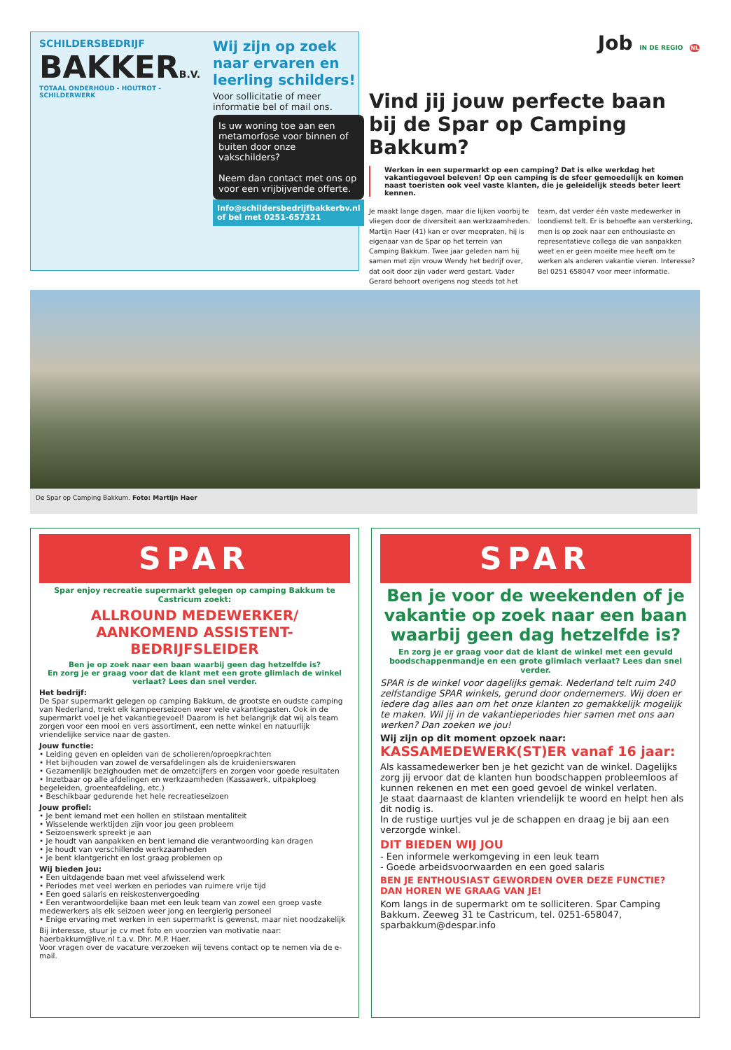SCHILDERSBEDRIJF
BAKKERB.V.
TOTAAL ONDERHOUD - HOUTROT - SCHILDERWERK
Wij zijn op zoek naar ervaren en leerling schilders!
Voor sollicitatie of meer informatie bel of mail ons.
Is uw woning toe aan een metamorfose voor binnen of buiten door onze vakschilders?
Neem dan contact met ons op voor een vrijbijvende offerte.
Info@schildersbedrijfbakkerbv.nl
of bel met 0251-657321
Job IN DE REGIO NL
Vind jij jouw perfecte baan bij de Spar op Camping Bakkum?
Werken in een supermarkt op een camping? Dat is elke werkdag het vakantiegevoel beleven! Op een camping is de sfeer gemoedelijk en komen naast toeristen ook veel vaste klanten, die je geleidelijk steeds beter leert kennen.
Je maakt lange dagen, maar die lijken voorbij te vliegen door de diversiteit aan werkzaamheden. Martijn Haer (41) kan er over meepraten, hij is eigenaar van de Spar op het terrein van Camping Bakkum. Twee jaar geleden nam hij samen met zijn vrouw Wendy het bedrijf over, dat ooit door zijn vader werd gestart. Vader Gerard behoort overigens nog steeds tot het team, dat verder één vaste medewerker in loondienst telt. Er is behoefte aan versterking, men is op zoek naar een enthousiaste en representatieve collega die van aanpakken weet en er geen moeite mee heeft om te werken als anderen vakantie vieren. Interesse? Bel 0251 658047 voor meer informatie.
De Spar op Camping Bakkum. Foto: Martijn Haer
SPAR
Spar enjoy recreatie supermarkt gelegen op camping Bakkum te Castricum zoekt:
ALLROUND MEDEWERKER/
AANKOMEND ASSISTENT-BEDRIJFSLEIDER
Ben je op zoek naar een baan waarbij geen dag hetzelfde is?
En zorg je er graag voor dat de klant met een grote glimlach de winkel verlaat? Lees dan snel verder.
Het bedrijf:
De Spar supermarkt gelegen op camping Bakkum, de grootste en oudste camping van Nederland, trekt elk kampeerseizoen weer vele vakantiegasten. Ook in de supermarkt voel je het vakantiegevoel! Daarom is het belangrijk dat wij als team zorgen voor een mooi en vers assortiment, een nette winkel en natuurlijk vriendelijke service naar de gasten.
Jouw functie:
• Leiding geven en opleiden van de scholieren/oproepkrachten
• Het bijhouden van zowel de versafdelingen als de kruidenierswaren
• Gezamenlijk bezighouden met de omzetcijfers en zorgen voor goede resultaten
• Inzetbaar op alle afdelingen en werkzaamheden (Kassawerk, uitpakploeg begeleiden, groenteafdeling, etc.)
• Beschikbaar gedurende het hele recreatieseizoen
Jouw profiel:
• Je bent iemand met een hollen en stilstaan mentaliteit
• Wisselende werktijden zijn voor jou geen probleem
• Seizoenswerk spreekt je aan
• Je houdt van aanpakken en bent iemand die verantwoording kan dragen
• Je houdt van verschillende werkzaamheden
• Je bent klantgericht en lost graag problemen op
Wij bieden jou:
• Een uitdagende baan met veel afwisselend werk
• Periodes met veel werken en periodes van ruimere vrije tijd
• Een goed salaris en reiskostenvergoeding
• Een verantwoordelijke baan met een leuk team van zowel een groep vaste medewerkers als elk seizoen weer jong en leergierig personeel
• Enige ervaring met werken in een supermarkt is gewenst, maar niet noodzakelijk
Bij interesse, stuur je cv met foto en voorzien van motivatie naar: haerbakkum@live.nl t.a.v. Dhr. M.P. Haer.
Voor vragen over de vacature verzoeken wij tevens contact op te nemen via de e-mail.
SPAR
Ben je voor de weekenden of je vakantie op zoek naar een baan waarbij geen dag hetzelfde is?
En zorg je er graag voor dat de klant de winkel met een gevuld boodschappenmandje en een grote glimlach verlaat? Lees dan snel verder.
SPAR is de winkel voor dagelijks gemak. Nederland telt ruim 240 zelfstandige SPAR winkels, gerund door ondernemers. Wij doen er iedere dag alles aan om het onze klanten zo gemakkelijk mogelijk te maken. Wil jij in de vakantieperiodes hier samen met ons aan werken? Dan zoeken we jou!
Wij zijn op dit moment opzoek naar:
KASSAMEDEWERK(ST)ER vanaf 16 jaar:
Als kassamedewerker ben je het gezicht van de winkel. Dagelijks zorg jij ervoor dat de klanten hun boodschappen probleemloos af kunnen rekenen en met een goed gevoel de winkel verlaten.
Je staat daarnaast de klanten vriendelijk te woord en helpt hen als dit nodig is.
In de rustige uurtjes vul je de schappen en draag je bij aan een verzorgde winkel.
DIT BIEDEN WIJ JOU
- Een informele werkomgeving in een leuk team
- Goede arbeidsvoorwaarden en een goed salaris
BEN JE ENTHOUSIAST GEWORDEN OVER DEZE FUNCTIE?
DAN HOREN WE GRAAG VAN JE!
Kom langs in de supermarkt om te solliciteren. Spar Camping Bakkum. Zeeweg 31 te Castricum, tel. 0251-658047, sparbakkum@despar.info